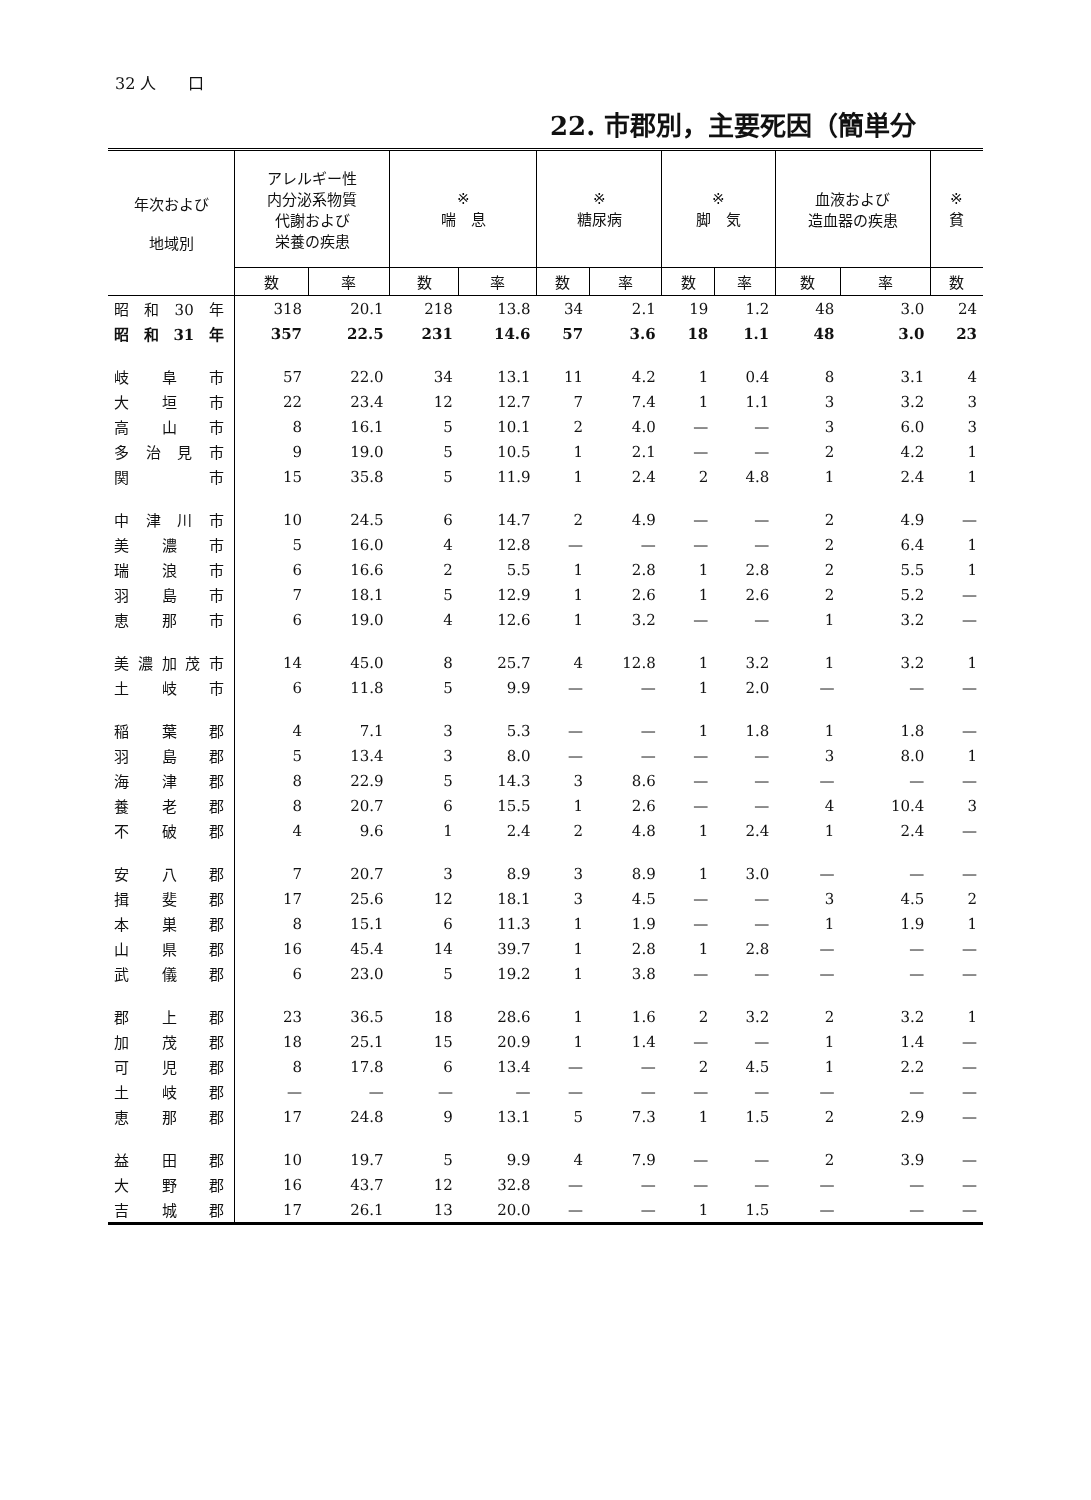32 人　　口
22. 市郡別，主要死因（簡単分
| 年次および 地域別 | アレルギー性 内分泌系物質 代謝および 栄養の疾患 | | ※ 喘 息 | | ※ 糖尿病 | | ※ 脚 気 | | 血液および 造血器の疾患 | | ※ 貧 |
| --- | --- | --- | --- | --- | --- | --- | --- | --- | --- | --- | --- |
| | 数 | 率 | 数 | 率 | 数 | 率 | 数 | 率 | 数 | 率 | 数 |
| 昭和30年 | 318 | 20.1 | 218 | 13.8 | 34 | 2.1 | 19 | 1.2 | 48 | 3.0 | 24 |
| 昭和31年 | 357 | 22.5 | 231 | 14.6 | 57 | 3.6 | 18 | 1.1 | 48 | 3.0 | 23 |
| 岐阜市 | 57 | 22.0 | 34 | 13.1 | 11 | 4.2 | 1 | 0.4 | 8 | 3.1 | 4 |
| 大垣市 | 22 | 23.4 | 12 | 12.7 | 7 | 7.4 | 1 | 1.1 | 3 | 3.2 | 3 |
| 高山市 | 8 | 16.1 | 5 | 10.1 | 2 | 4.0 | — | — | 3 | 6.0 | 3 |
| 多治見市 | 9 | 19.0 | 5 | 10.5 | 1 | 2.1 | — | — | 2 | 4.2 | 1 |
| 関 市 | 15 | 35.8 | 5 | 11.9 | 1 | 2.4 | 2 | 4.8 | 1 | 2.4 | 1 |
| 中津川市 | 10 | 24.5 | 6 | 14.7 | 2 | 4.9 | — | — | 2 | 4.9 | — |
| 美濃市 | 5 | 16.0 | 4 | 12.8 | — | — | — | — | 2 | 6.4 | 1 |
| 瑞浪市 | 6 | 16.6 | 2 | 5.5 | 1 | 2.8 | 1 | 2.8 | 2 | 5.5 | 1 |
| 羽島市 | 7 | 18.1 | 5 | 12.9 | 1 | 2.6 | 1 | 2.6 | 2 | 5.2 | — |
| 恵那市 | 6 | 19.0 | 4 | 12.6 | 1 | 3.2 | — | — | 1 | 3.2 | — |
| 美濃加茂市 | 14 | 45.0 | 8 | 25.7 | 4 | 12.8 | 1 | 3.2 | 1 | 3.2 | 1 |
| 土岐市 | 6 | 11.8 | 5 | 9.9 | — | — | 1 | 2.0 | — | — | — |
| 稲葉郡 | 4 | 7.1 | 3 | 5.3 | — | — | 1 | 1.8 | 1 | 1.8 | — |
| 羽島郡 | 5 | 13.4 | 3 | 8.0 | — | — | — | — | 3 | 8.0 | 1 |
| 海津郡 | 8 | 22.9 | 5 | 14.3 | 3 | 8.6 | — | — | — | — | — |
| 養老郡 | 8 | 20.7 | 6 | 15.5 | 1 | 2.6 | — | — | 4 | 10.4 | 3 |
| 不破郡 | 4 | 9.6 | 1 | 2.4 | 2 | 4.8 | 1 | 2.4 | 1 | 2.4 | — |
| 安八郡 | 7 | 20.7 | 3 | 8.9 | 3 | 8.9 | 1 | 3.0 | — | — | — |
| 揖斐郡 | 17 | 25.6 | 12 | 18.1 | 3 | 4.5 | — | — | 3 | 4.5 | 2 |
| 本巣郡 | 8 | 15.1 | 6 | 11.3 | 1 | 1.9 | — | — | 1 | 1.9 | 1 |
| 山県郡 | 16 | 45.4 | 14 | 39.7 | 1 | 2.8 | 1 | 2.8 | — | — | — |
| 武儀郡 | 6 | 23.0 | 5 | 19.2 | 1 | 3.8 | — | — | — | — | — |
| 郡上郡 | 23 | 36.5 | 18 | 28.6 | 1 | 1.6 | 2 | 3.2 | 2 | 3.2 | 1 |
| 加茂郡 | 18 | 25.1 | 15 | 20.9 | 1 | 1.4 | — | — | 1 | 1.4 | — |
| 可児郡 | 8 | 17.8 | 6 | 13.4 | — | — | 2 | 4.5 | 1 | 2.2 | — |
| 土岐郡 | — | — | — | — | — | — | — | — | — | — | — |
| 恵那郡 | 17 | 24.8 | 9 | 13.1 | 5 | 7.3 | 1 | 1.5 | 2 | 2.9 | — |
| 益田郡 | 10 | 19.7 | 5 | 9.9 | 4 | 7.9 | — | — | 2 | 3.9 | — |
| 大野郡 | 16 | 43.7 | 12 | 32.8 | — | — | — | — | — | — | — |
| 吉城郡 | 17 | 26.1 | 13 | 20.0 | — | — | 1 | 1.5 | — | — | — |